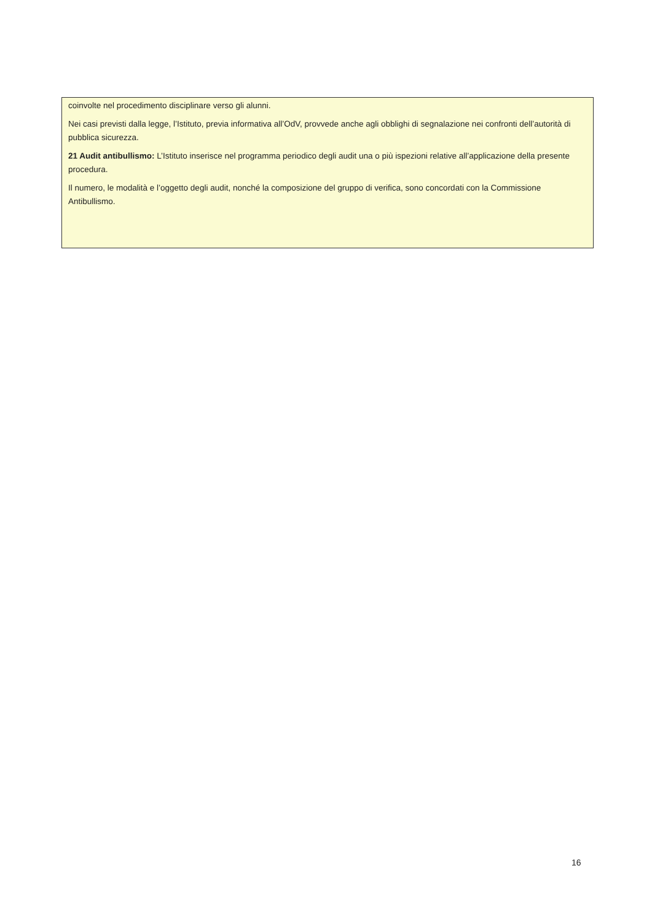coinvolte nel procedimento disciplinare verso gli alunni.
Nei casi previsti dalla legge, l’Istituto, previa informativa all’OdV, provvede anche agli obblighi di segnalazione nei confronti dell’autorità di pubblica sicurezza.
21 Audit antibullismo: L’Istituto inserisce nel programma periodico degli audit una o più ispezioni relative all’applicazione della presente procedura.
Il numero, le modalità e l’oggetto degli audit, nonché la composizione del gruppo di verifica, sono concordati con la Commissione Antibullismo.
16